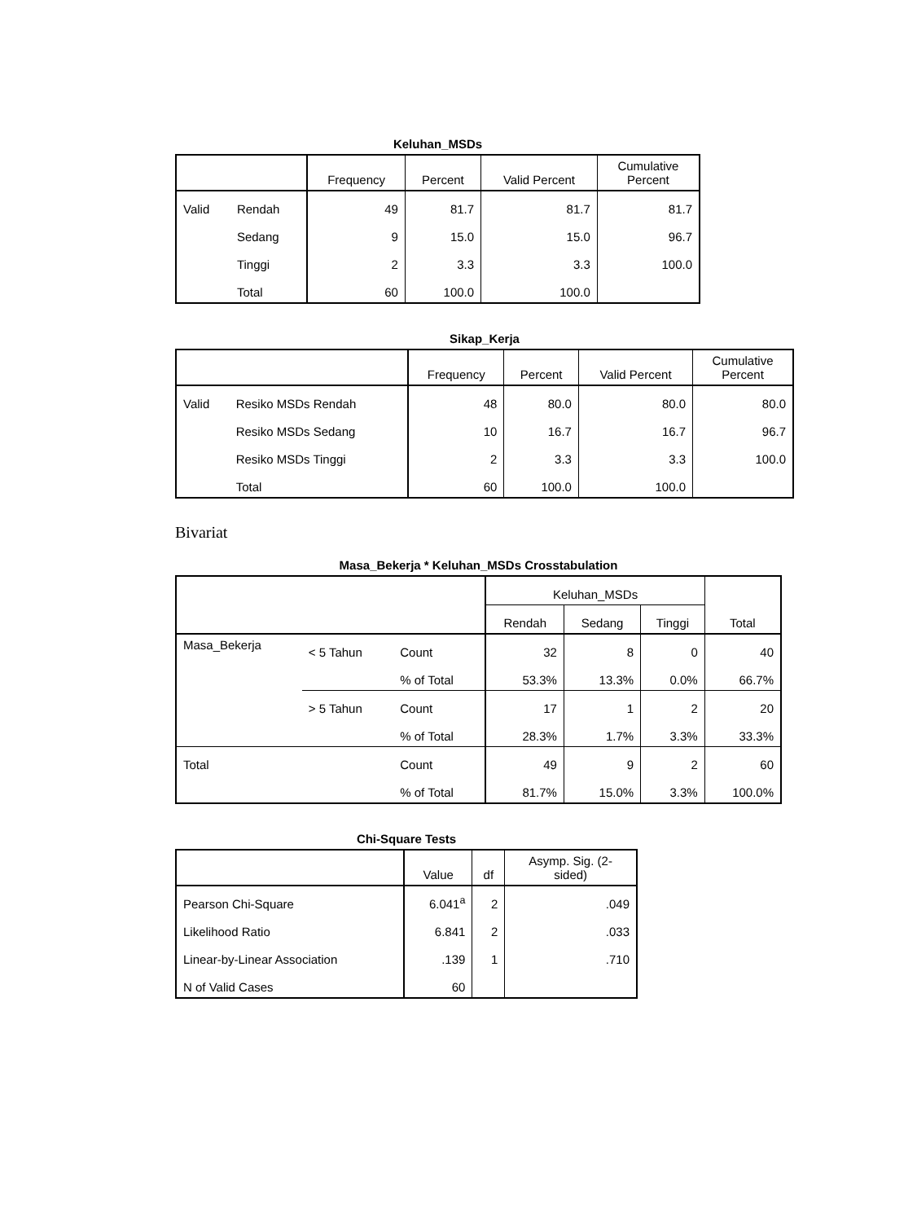Keluhan_MSDs
| | | Frequency | Percent | Valid Percent | Cumulative Percent |
| --- | --- | --- | --- | --- | --- |
| Valid | Rendah | 49 | 81.7 | 81.7 | 81.7 |
| | Sedang | 9 | 15.0 | 15.0 | 96.7 |
| | Tinggi | 2 | 3.3 | 3.3 | 100.0 |
| | Total | 60 | 100.0 | 100.0 | |
Sikap_Kerja
| | | Frequency | Percent | Valid Percent | Cumulative Percent |
| --- | --- | --- | --- | --- | --- |
| Valid | Resiko MSDs Rendah | 48 | 80.0 | 80.0 | 80.0 |
| | Resiko MSDs Sedang | 10 | 16.7 | 16.7 | 96.7 |
| | Resiko MSDs Tinggi | 2 | 3.3 | 3.3 | 100.0 |
| | Total | 60 | 100.0 | 100.0 | |
Bivariat
Masa_Bekerja * Keluhan_MSDs Crosstabulation
| | | | Keluhan_MSDs | | | Total |
| --- | --- | --- | --- | --- | --- | --- |
| | | | Rendah | Sedang | Tinggi | |
| Masa_Bekerja | < 5 Tahun | Count | 32 | 8 | 0 | 40 |
| | | % of Total | 53.3% | 13.3% | 0.0% | 66.7% |
| | > 5 Tahun | Count | 17 | 1 | 2 | 20 |
| | | % of Total | 28.3% | 1.7% | 3.3% | 33.3% |
| Total | | Count | 49 | 9 | 2 | 60 |
| | | % of Total | 81.7% | 15.0% | 3.3% | 100.0% |
Chi-Square Tests
| | Value | df | Asymp. Sig. (2- sided) |
| --- | --- | --- | --- |
| Pearson Chi-Square | 6.041<sup>a</sup> | 2 | .049 |
| Likelihood Ratio | 6.841 | 2 | .033 |
| Linear-by-Linear Association | .139 | 1 | .710 |
| N of Valid Cases | 60 | | |